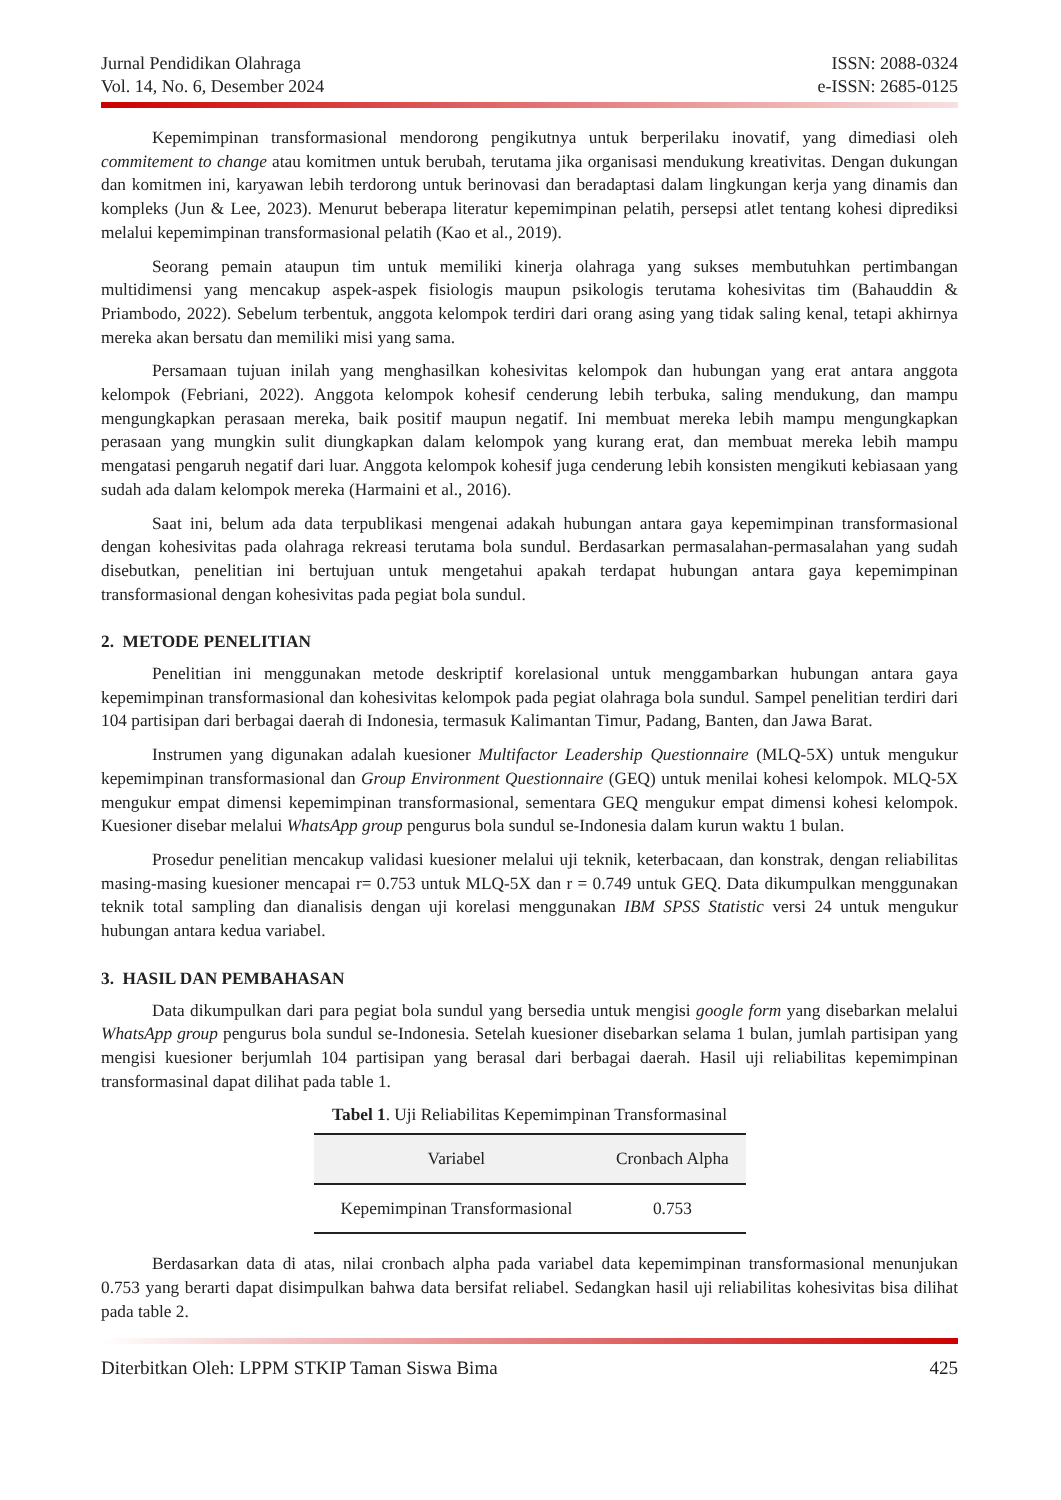Jurnal Pendidikan Olahraga
Vol. 14, No. 6, Desember 2024
ISSN: 2088-0324
e-ISSN: 2685-0125
Kepemimpinan transformasional mendorong pengikutnya untuk berperilaku inovatif, yang dimediasi oleh commitement to change atau komitmen untuk berubah, terutama jika organisasi mendukung kreativitas. Dengan dukungan dan komitmen ini, karyawan lebih terdorong untuk berinovasi dan beradaptasi dalam lingkungan kerja yang dinamis dan kompleks (Jun & Lee, 2023). Menurut beberapa literatur kepemimpinan pelatih, persepsi atlet tentang kohesi diprediksi melalui kepemimpinan transformasional pelatih (Kao et al., 2019).
Seorang pemain ataupun tim untuk memiliki kinerja olahraga yang sukses membutuhkan pertimbangan multidimensi yang mencakup aspek-aspek fisiologis maupun psikologis terutama kohesivitas tim (Bahauddin & Priambodo, 2022). Sebelum terbentuk, anggota kelompok terdiri dari orang asing yang tidak saling kenal, tetapi akhirnya mereka akan bersatu dan memiliki misi yang sama.
Persamaan tujuan inilah yang menghasilkan kohesivitas kelompok dan hubungan yang erat antara anggota kelompok (Febriani, 2022). Anggota kelompok kohesif cenderung lebih terbuka, saling mendukung, dan mampu mengungkapkan perasaan mereka, baik positif maupun negatif. Ini membuat mereka lebih mampu mengungkapkan perasaan yang mungkin sulit diungkapkan dalam kelompok yang kurang erat, dan membuat mereka lebih mampu mengatasi pengaruh negatif dari luar. Anggota kelompok kohesif juga cenderung lebih konsisten mengikuti kebiasaan yang sudah ada dalam kelompok mereka (Harmaini et al., 2016).
Saat ini, belum ada data terpublikasi mengenai adakah hubungan antara gaya kepemimpinan transformasional dengan kohesivitas pada olahraga rekreasi terutama bola sundul. Berdasarkan permasalahan-permasalahan yang sudah disebutkan, penelitian ini bertujuan untuk mengetahui apakah terdapat hubungan antara gaya kepemimpinan transformasional dengan kohesivitas pada pegiat bola sundul.
2. METODE PENELITIAN
Penelitian ini menggunakan metode deskriptif korelasional untuk menggambarkan hubungan antara gaya kepemimpinan transformasional dan kohesivitas kelompok pada pegiat olahraga bola sundul. Sampel penelitian terdiri dari 104 partisipan dari berbagai daerah di Indonesia, termasuk Kalimantan Timur, Padang, Banten, dan Jawa Barat.
Instrumen yang digunakan adalah kuesioner Multifactor Leadership Questionnaire (MLQ-5X) untuk mengukur kepemimpinan transformasional dan Group Environment Questionnaire (GEQ) untuk menilai kohesi kelompok. MLQ-5X mengukur empat dimensi kepemimpinan transformasional, sementara GEQ mengukur empat dimensi kohesi kelompok. Kuesioner disebar melalui WhatsApp group pengurus bola sundul se-Indonesia dalam kurun waktu 1 bulan.
Prosedur penelitian mencakup validasi kuesioner melalui uji teknik, keterbacaan, dan konstrak, dengan reliabilitas masing-masing kuesioner mencapai r= 0.753 untuk MLQ-5X dan r = 0.749 untuk GEQ. Data dikumpulkan menggunakan teknik total sampling dan dianalisis dengan uji korelasi menggunakan IBM SPSS Statistic versi 24 untuk mengukur hubungan antara kedua variabel.
3. HASIL DAN PEMBAHASAN
Data dikumpulkan dari para pegiat bola sundul yang bersedia untuk mengisi google form yang disebarkan melalui WhatsApp group pengurus bola sundul se-Indonesia. Setelah kuesioner disebarkan selama 1 bulan, jumlah partisipan yang mengisi kuesioner berjumlah 104 partisipan yang berasal dari berbagai daerah. Hasil uji reliabilitas kepemimpinan transformasinal dapat dilihat pada table 1.
Tabel 1. Uji Reliabilitas Kepemimpinan Transformasinal
| Variabel | Cronbach Alpha |
| --- | --- |
| Kepemimpinan Transformasional | 0.753 |
Berdasarkan data di atas, nilai cronbach alpha pada variabel data kepemimpinan transformasional menunjukan 0.753 yang berarti dapat disimpulkan bahwa data bersifat reliabel. Sedangkan hasil uji reliabilitas kohesivitas bisa dilihat pada table 2.
Diterbitkan Oleh: LPPM STKIP Taman Siswa Bima
425